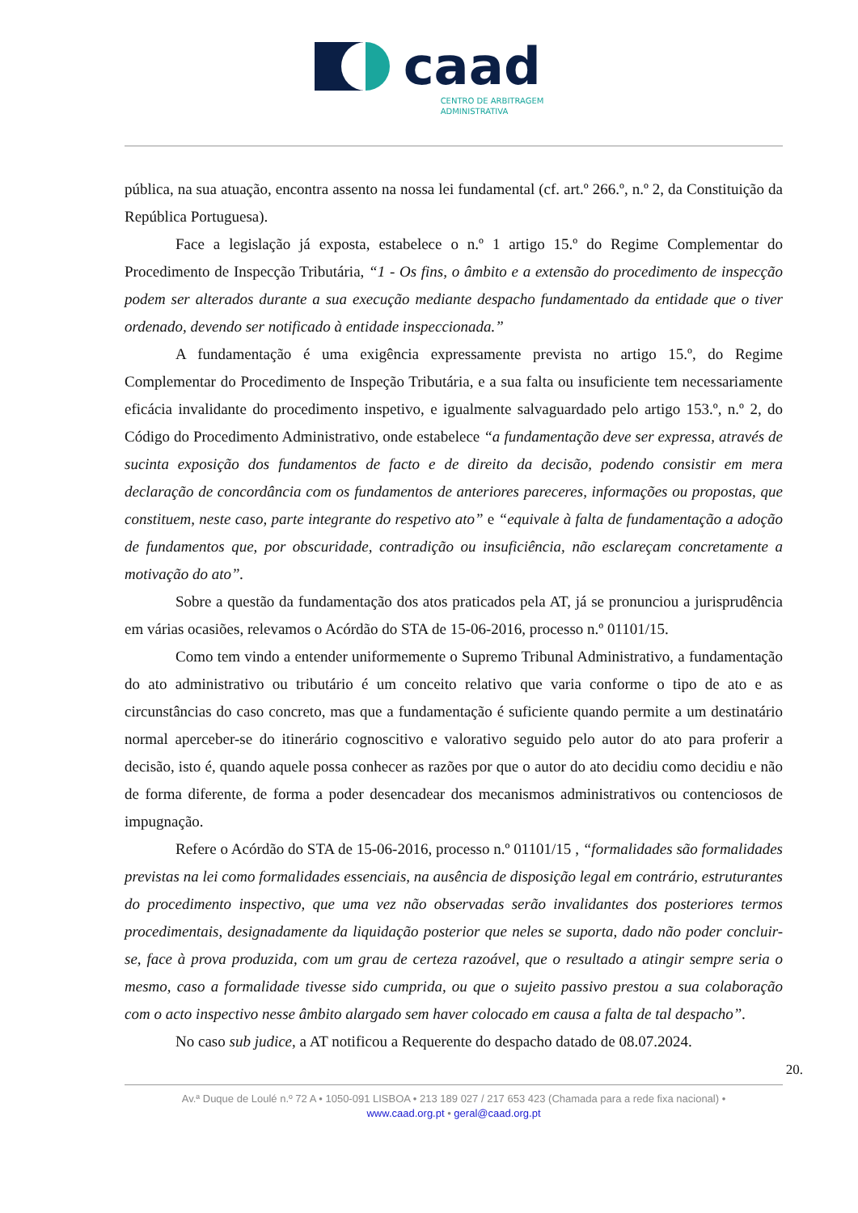caad
CENTRO DE ARBITRAGEM
ADMINISTRATIVA
pública, na sua atuação, encontra assento na nossa lei fundamental (cf. art.º 266.º, n.º 2, da Constituição da República Portuguesa).
Face a legislação já exposta, estabelece o n.º 1 artigo 15.º do Regime Complementar do Procedimento de Inspecção Tributária, “1 - Os fins, o âmbito e a extensão do procedimento de inspecção podem ser alterados durante a sua execução mediante despacho fundamentado da entidade que o tiver ordenado, devendo ser notificado à entidade inspeccionada.”
A fundamentação é uma exigência expressamente prevista no artigo 15.º, do Regime Complementar do Procedimento de Inspeção Tributária, e a sua falta ou insuficiente tem necessariamente eficácia invalidante do procedimento inspetivo, e igualmente salvaguardado pelo artigo 153.º, n.º 2, do Código do Procedimento Administrativo, onde estabelece “a fundamentação deve ser expressa, através de sucinta exposição dos fundamentos de facto e de direito da decisão, podendo consistir em mera declaração de concordância com os fundamentos de anteriores pareceres, informações ou propostas, que constituem, neste caso, parte integrante do respetivo ato” e “equivale à falta de fundamentação a adoção de fundamentos que, por obscuridade, contradição ou insuficiência, não esclareçam concretamente a motivação do ato”.
Sobre a questão da fundamentação dos atos praticados pela AT, já se pronunciou a jurisprudência em várias ocasiões, relevamos o Acórdão do STA de 15-06-2016, processo n.º 01101/15.
Como tem vindo a entender uniformemente o Supremo Tribunal Administrativo, a fundamentação do ato administrativo ou tributário é um conceito relativo que varia conforme o tipo de ato e as circunstâncias do caso concreto, mas que a fundamentação é suficiente quando permite a um destinatário normal aperceber-se do itinerário cognoscitivo e valorativo seguido pelo autor do ato para proferir a decisão, isto é, quando aquele possa conhecer as razões por que o autor do ato decidiu como decidiu e não de forma diferente, de forma a poder desencadear dos mecanismos administrativos ou contenciosos de impugnação.
Refere o Acórdão do STA de 15-06-2016, processo n.º 01101/15 , “formalidades são formalidades previstas na lei como formalidades essenciais, na ausência de disposição legal em contrário, estruturantes do procedimento inspectivo, que uma vez não observadas serão invalidantes dos posteriores termos procedimentais, designadamente da liquidação posterior que neles se suporta, dado não poder concluir-se, face à prova produzida, com um grau de certeza razoável, que o resultado a atingir sempre seria o mesmo, caso a formalidade tivesse sido cumprida, ou que o sujeito passivo prestou a sua colaboração com o acto inspectivo nesse âmbito alargado sem haver colocado em causa a falta de tal despacho”.
No caso sub judice, a AT notificou a Requerente do despacho datado de 08.07.2024.
20.
Av.ª Duque de Loulé n.º 72 A • 1050-091 LISBOA • 213 189 027 / 217 653 423 (Chamada para a rede fixa nacional) •
www.caad.org.pt • geral@caad.org.pt